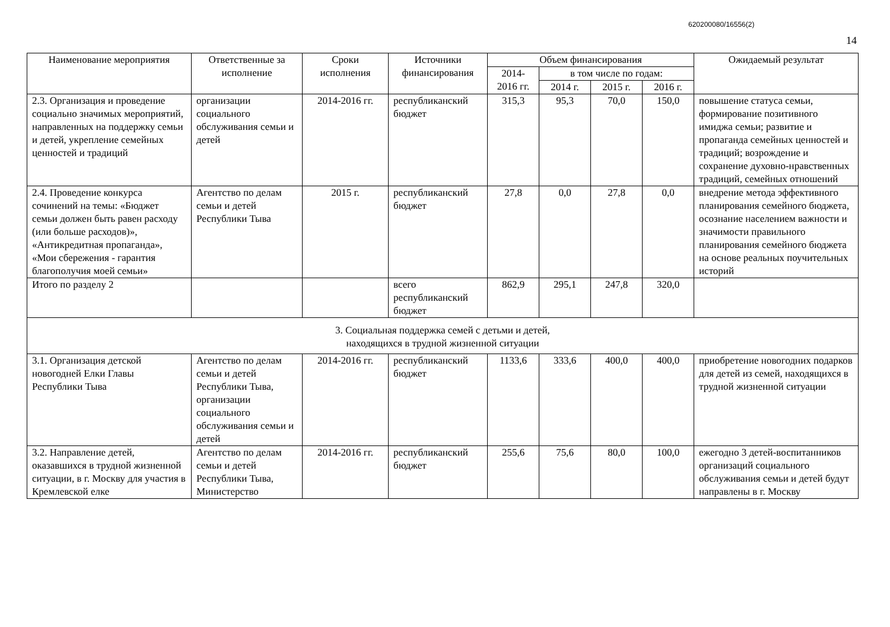620200080/16556(2)
14
| Наименование мероприятия | Ответственные за исполнение | Сроки исполнения | Источники финансирования | Объем финансирования | | | | Ожидаемый результат |
| --- | --- | --- | --- | --- | --- | --- | --- | --- |
| | | | | 2014-2016 гг. | в том числе по годам: | | | |
| | | | | | 2014 г. | 2015 г. | 2016 г. | |
| 2.3. Организация и проведение социально значимых мероприятий, направленных на поддержку семьи и детей, укрепление семейных ценностей и традиций | организации социального обслуживания семьи и детей | 2014-2016 гг. | республиканский бюджет | 315,3 | 95,3 | 70,0 | 150,0 | повышение статуса семьи, формирование позитивного имиджа семьи; развитие и пропаганда семейных ценностей и традиций; возрождение и сохранение духовно-нравственных традиций, семейных отношений |
| 2.4. Проведение конкурса сочинений на темы: «Бюджет семьи должен быть равен расходу (или больше расходов)», «Антикредитная пропаганда», «Мои сбережения - гарантия благополучия моей семьи» | Агентство по делам семьи и детей Республики Тыва | 2015 г. | республиканский бюджет | 27,8 | 0,0 | 27,8 | 0,0 | внедрение метода эффективного планирования семейного бюджета, осознание населением важности и значимости правильного планирования семейного бюджета на основе реальных поучительных историй |
| Итого по разделу 2 | | | всего республиканский бюджет | 862,9 | 295,1 | 247,8 | 320,0 | |
| 3. Социальная поддержка семей с детьми и детей, находящихся в трудной жизненной ситуации | | | | | | | | |
| 3.1. Организация детской новогодней Елки Главы Республики Тыва | Агентство по делам семьи и детей Республики Тыва, организации социального обслуживания семьи и детей | 2014-2016 гг. | республиканский бюджет | 1133,6 | 333,6 | 400,0 | 400,0 | приобретение новогодних подарков для детей из семей, находящихся в трудной жизненной ситуации |
| 3.2. Направление детей, оказавшихся в трудной жизненной ситуации, в г. Москву для участия в Кремлевской елке | Агентство по делам семьи и детей Республики Тыва, Министерство | 2014-2016 гг. | республиканский бюджет | 255,6 | 75,6 | 80,0 | 100,0 | ежегодно 3 детей-воспитанников организаций социального обслуживания семьи и детей будут направлены в г. Москву |